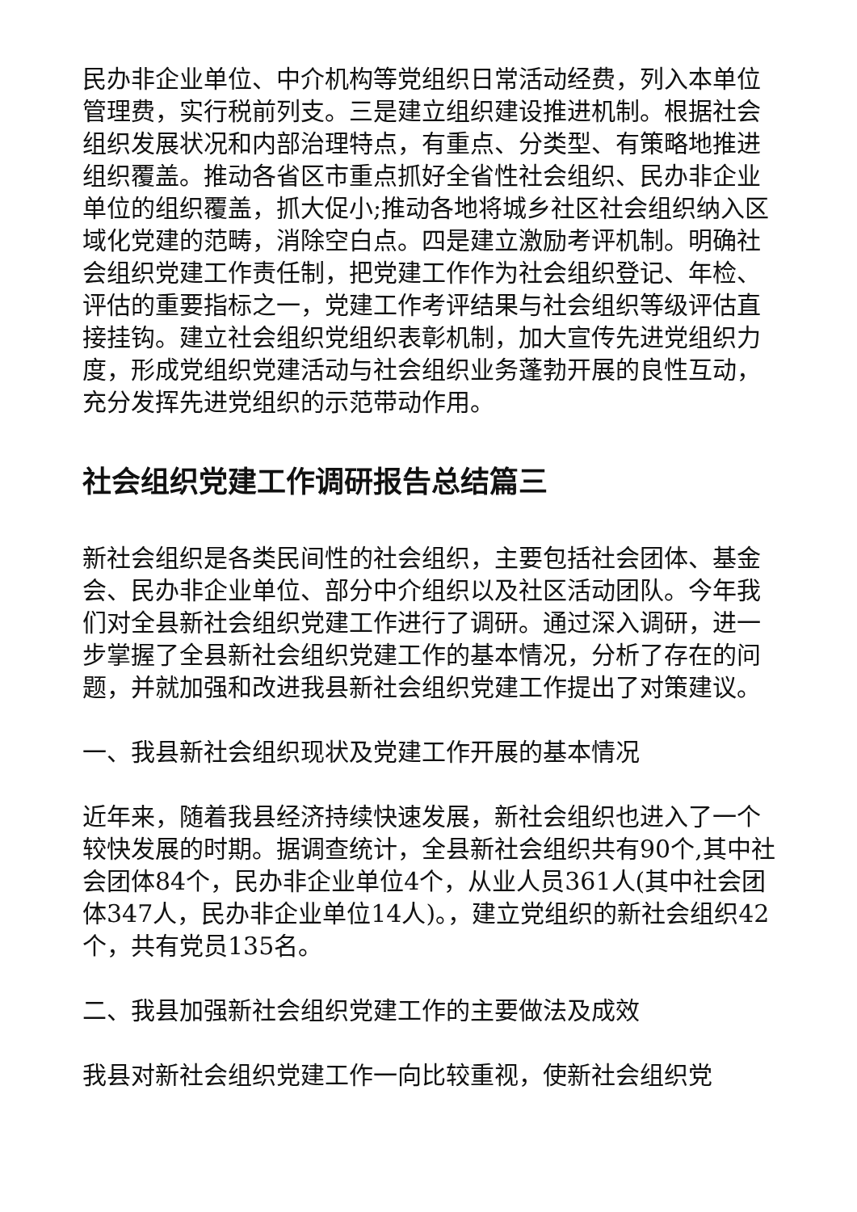民办非企业单位、中介机构等党组织日常活动经费，列入本单位管理费，实行税前列支。三是建立组织建设推进机制。根据社会组织发展状况和内部治理特点，有重点、分类型、有策略地推进组织覆盖。推动各省区市重点抓好全省性社会组织、民办非企业单位的组织覆盖，抓大促小;推动各地将城乡社区社会组织纳入区域化党建的范畴，消除空白点。四是建立激励考评机制。明确社会组织党建工作责任制，把党建工作作为社会组织登记、年检、评估的重要指标之一，党建工作考评结果与社会组织等级评估直接挂钩。建立社会组织党组织表彰机制，加大宣传先进党组织力度，形成党组织党建活动与社会组织业务蓬勃开展的良性互动，充分发挥先进党组织的示范带动作用。
社会组织党建工作调研报告总结篇三
新社会组织是各类民间性的社会组织，主要包括社会团体、基金会、民办非企业单位、部分中介组织以及社区活动团队。今年我们对全县新社会组织党建工作进行了调研。通过深入调研，进一步掌握了全县新社会组织党建工作的基本情况，分析了存在的问题，并就加强和改进我县新社会组织党建工作提出了对策建议。
一、我县新社会组织现状及党建工作开展的基本情况
近年来，随着我县经济持续快速发展，新社会组织也进入了一个较快发展的时期。据调查统计，全县新社会组织共有90个,其中社会团体84个，民办非企业单位4个，从业人员361人(其中社会团体347人，民办非企业单位14人)。，建立党组织的新社会组织42个，共有党员135名。
二、我县加强新社会组织党建工作的主要做法及成效
我县对新社会组织党建工作一向比较重视，使新社会组织党